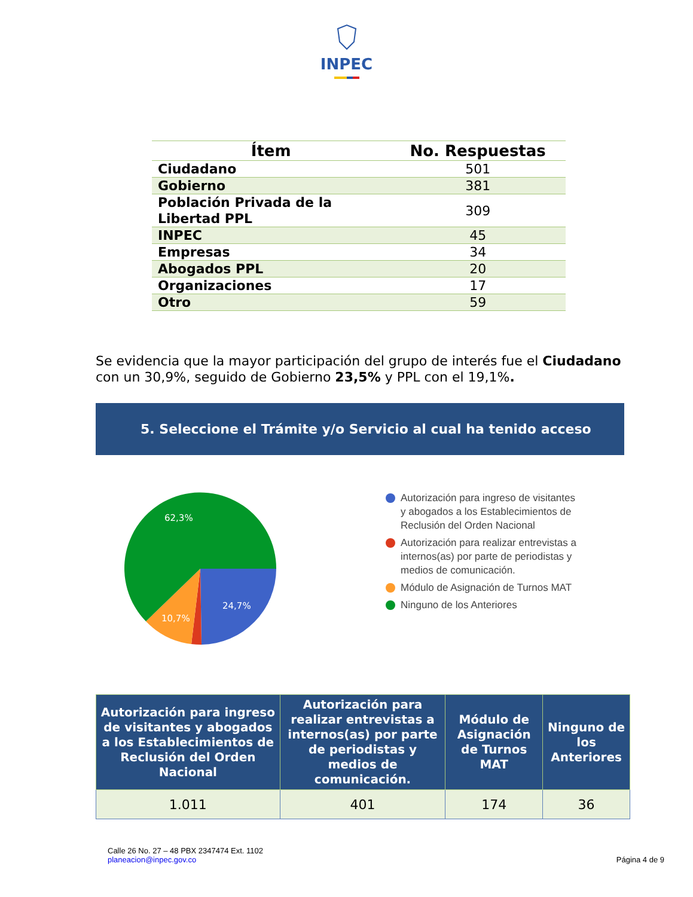INPEC
| Ítem | No. Respuestas |
| --- | --- |
| Ciudadano | 501 |
| Gobierno | 381 |
| Población Privada de la Libertad PPL | 309 |
| INPEC | 45 |
| Empresas | 34 |
| Abogados PPL | 20 |
| Organizaciones | 17 |
| Otro | 59 |
Se evidencia que la mayor participación del grupo de interés fue el Ciudadano con un 30,9%, seguido de Gobierno 23,5% y PPL con el 19,1%.
5. Seleccione el Trámite y/o Servicio al cual ha tenido acceso
62,3%
24,7%
10,7%
Autorización para ingreso de visitantes y abogados a los Establecimientos de Reclusión del Orden Nacional
Autorización para realizar entrevistas a internos(as) por parte de periodistas y medios de comunicación.
Módulo de Asignación de Turnos MAT
Ninguno de los Anteriores
| Autorización para ingreso de visitantes y abogados a los Establecimientos de Reclusión del Orden Nacional | Autorización para realizar entrevistas a internos(as) por parte de periodistas y medios de comunicación. | Módulo de Asignación de Turnos MAT | Ninguno de los Anteriores |
| --- | --- | --- | --- |
| 1.011 | 401 | 174 | 36 |
Calle 26 No. 27 – 48 PBX 2347474 Ext. 1102
planeacion@inpec.gov.co
Página 4 de 9